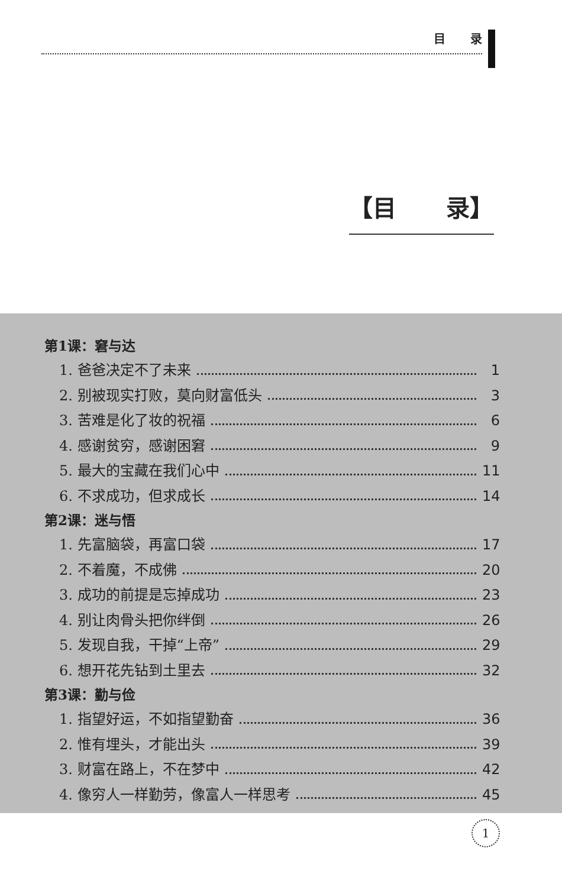目 录
【目 录】
第1课：窘与达
1. 爸爸决定不了未来 1
2. 别被现实打败，莫向财富低头 3
3. 苦难是化了妆的祝福 6
4. 感谢贫穷，感谢困窘 9
5. 最大的宝藏在我们心中 11
6. 不求成功，但求成长 14
第2课：迷与悟
1. 先富脑袋，再富口袋 17
2. 不着魔，不成佛 20
3. 成功的前提是忘掉成功 23
4. 别让肉骨头把你绊倒 26
5. 发现自我，干掉“上帝” 29
6. 想开花先钻到土里去 32
第3课：勤与俭
1. 指望好运，不如指望勤奋 36
2. 惟有埋头，才能出头 39
3. 财富在路上，不在梦中 42
4. 像穷人一样勤劳，像富人一样思考 45
1